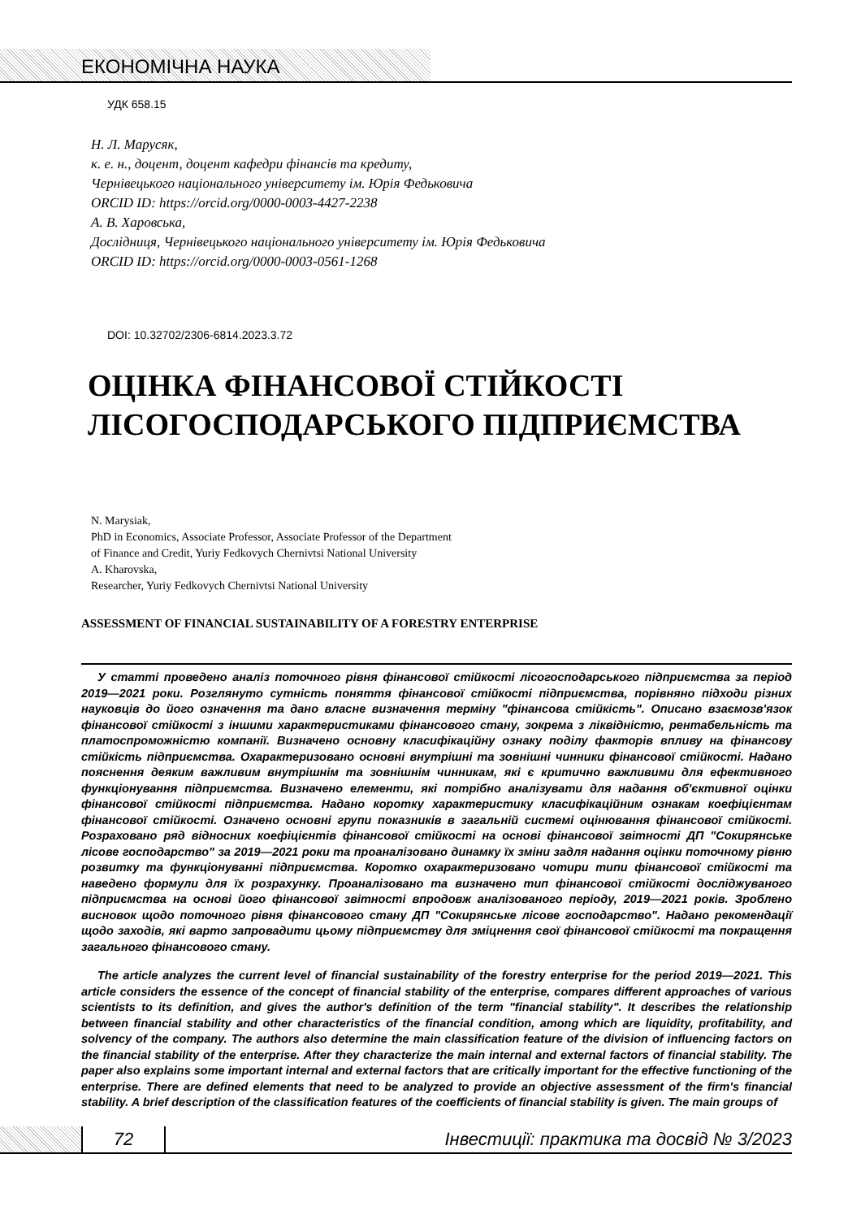ЕКОНОМІЧНА НАУКА
УДК 658.15
Н. Л. Марусяк,
к. е. н., доцент, доцент кафедри фінансів та кредиту,
Чернівецького національного університету ім. Юрія Федьковича
ORCID ID: https://orcid.org/0000-0003-4427-2238
А. В. Харовська,
Дослідниця, Чернівецького національного університету ім. Юрія Федьковича
ORCID ID: https://orcid.org/0000-0003-0561-1268
DOI: 10.32702/2306-6814.2023.3.72
ОЦІНКА ФІНАНСОВОЇ СТІЙКОСТІ
ЛІСОГОСПОДАРСЬКОГО ПІДПРИЄМСТВА
N. Marysiak,
PhD in Economics, Associate Professor, Associate Professor of the Department
of Finance and Credit, Yuriy Fedkovych Chernivtsi National University
A. Kharovska,
Researcher, Yuriy Fedkovych Chernivtsi National University
ASSESSMENT OF FINANCIAL SUSTAINABILITY OF A FORESTRY ENTERPRISE
У статті проведено аналіз поточного рівня фінансової стійкості лісогосподарського підприємства за період 2019—2021 роки. Розглянуто сутність поняття фінансової стійкості підприємства, порівняно підходи різних науковців до його означення та дано власне визначення терміну "фінансова стійкість". Описано взаємозв'язок фінансової стійкості з іншими характеристиками фінансового стану, зокрема з ліквідністю, рентабельність та платоспроможністю компанії. Визначено основну класифікаційну ознаку поділу факторів впливу на фінансову стійкість підприємства. Охарактеризовано основні внутрішні та зовнішні чинники фінансової стійкості. Надано пояснення деяким важливим внутрішнім та зовнішнім чинникам, які є критично важливими для ефективного функціонування підприємства. Визначено елементи, які потрібно аналізувати для надання об'єктивної оцінки фінансової стійкості підприємства. Надано коротку характеристику класифікаційним ознакам коефіцієнтам фінансової стійкості. Означено основні групи показників в загальній системі оцінювання фінансової стійкості. Розраховано ряд відносних коефіцієнтів фінансової стійкості на основі фінансової звітності ДП "Сокирянське лісове господарство" за 2019—2021 роки та проаналізовано динамку їх зміни задля надання оцінки поточному рівню розвитку та функціонуванні підприємства. Коротко охарактеризовано чотири типи фінансової стійкості та наведено формули для їх розрахунку. Проаналізовано та визначено тип фінансової стійкості досліджуваного підприємства на основі його фінансової звітності впродовж аналізованого періоду, 2019—2021 років. Зроблено висновок щодо поточного рівня фінансового стану ДП "Сокирянське лісове господарство". Надано рекомендації щодо заходів, які варто запровадити цьому підприємству для зміцнення свої фінансової стійкості та покращення загального фінансового стану.
The article analyzes the current level of financial sustainability of the forestry enterprise for the period 2019—2021. This article considers the essence of the concept of financial stability of the enterprise, compares different approaches of various scientists to its definition, and gives the author's definition of the term "financial stability". It describes the relationship between financial stability and other characteristics of the financial condition, among which are liquidity, profitability, and solvency of the company. The authors also determine the main classification feature of the division of influencing factors on the financial stability of the enterprise. After they characterize the main internal and external factors of financial stability. The paper also explains some important internal and external factors that are critically important for the effective functioning of the enterprise. There are defined elements that need to be analyzed to provide an objective assessment of the firm's financial stability. A brief description of the classification features of the coefficients of financial stability is given. The main groups of
72
Інвестиції: практика та досвід № 3/2023